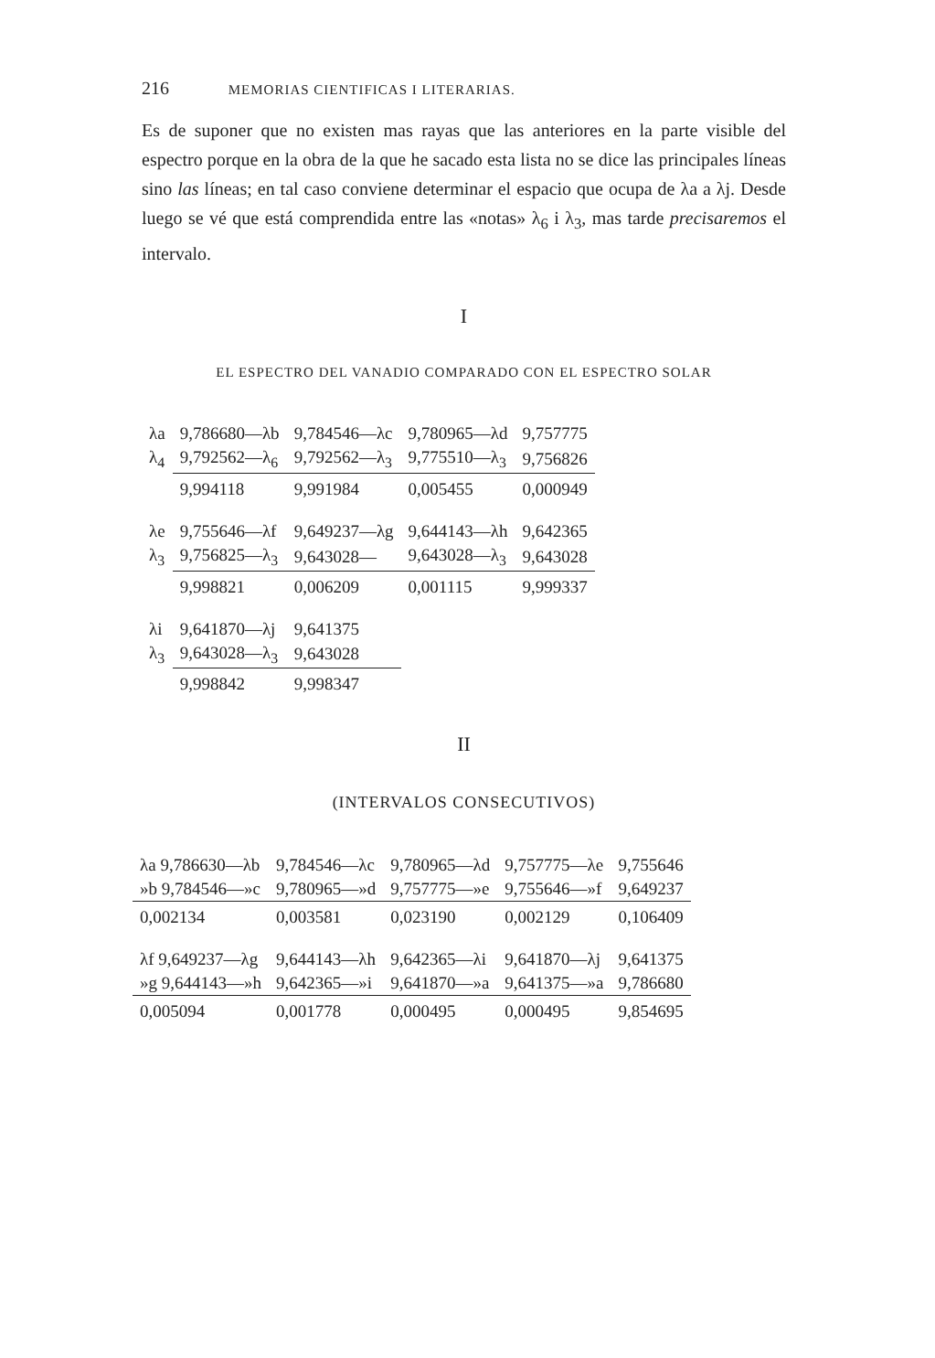216 MEMORIAS CIENTIFICAS I LITERARIAS.
Es de suponer que no existen mas rayas que las anteriores en la parte visible del espectro porque en la obra de la que he sacado esta lista no se dice las principales líneas sino las líneas; en tal caso conviene determinar el espacio que ocupa de λa a λj. Desde luego se vé que está comprendida entre las «notas» λ<sub>6</sub> i λ<sub>3</sub>, mas tarde precisaremos el intervalo.
I
EL ESPECTRO DEL VANADIO COMPARADO CON EL ESPECTRO SOLAR
| λa | 9,786680—λb | 9,784546—λc | 9,780965—λd | 9,757775 |
| λ<sub>4</sub> | 9,792562—λ<sub>6</sub> | 9,792562—λ<sub>3</sub> | 9,775510—λ<sub>3</sub> | 9,756826 |
| | 9,994118 | 9,991984 | 0,005455 | 0,000949 |
| λe | 9,755646—λf | 9,649237—λg | 9,644143—λh | 9,642365 |
| λ<sub>3</sub> | 9,756825—λ<sub>3</sub> | 9,643028— | 9,643028—λ<sub>3</sub> | 9,643028 |
| | 9,998821 | 0,006209 | 0,001115 | 9,999337 |
| λi | 9,641870—λj | 9,641375 | | |
| λ<sub>3</sub> | 9,643028—λ<sub>3</sub> | 9,643028 | | |
| | 9,998842 | 9,998347 | | |
II
(INTERVALOS CONSECUTIVOS)
| λa 9,786630—λb | 9,784546—λc | 9,780965—λd | 9,757775—λe | 9,755646 |
| »b 9,784546—»c | 9,780965—»d | 9,757775—»e | 9,755646—»f | 9,649237 |
| 0,002134 | 0,003581 | 0,023190 | 0,002129 | 0,106409 |
| λf 9,649237—λg | 9,644143—λh | 9,642365—λi | 9,641870—λj | 9,641375 |
| »g 9,644143—»h | 9,642365—»i | 9,641870—»a | 9,641375—»a | 9,786680 |
| 0,005094 | 0,001778 | 0,000495 | 0,000495 | 9,854695 |